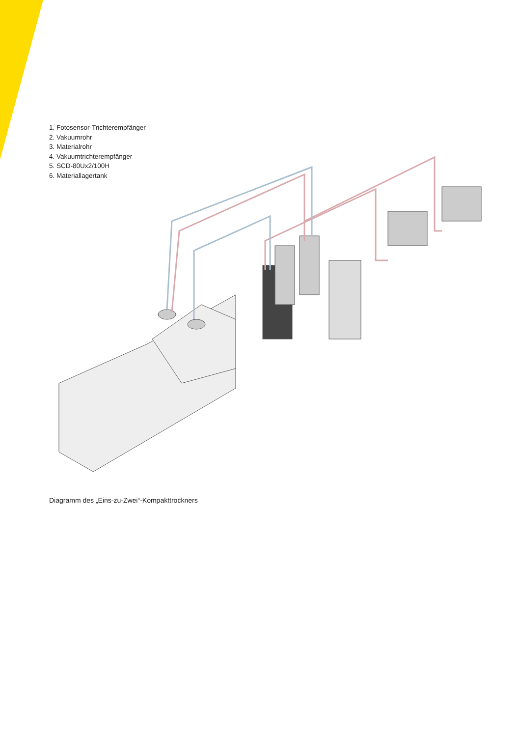1. Fotosensor-Trichterempfänger
2. Vakuumrohr
3. Materialrohr
4. Vakuumtrichterempfänger
5. SCD-80Ux2/100H
6. Materiallagertank
Diagramm des „Eins-zu-Zwei“-Kompakttrockners